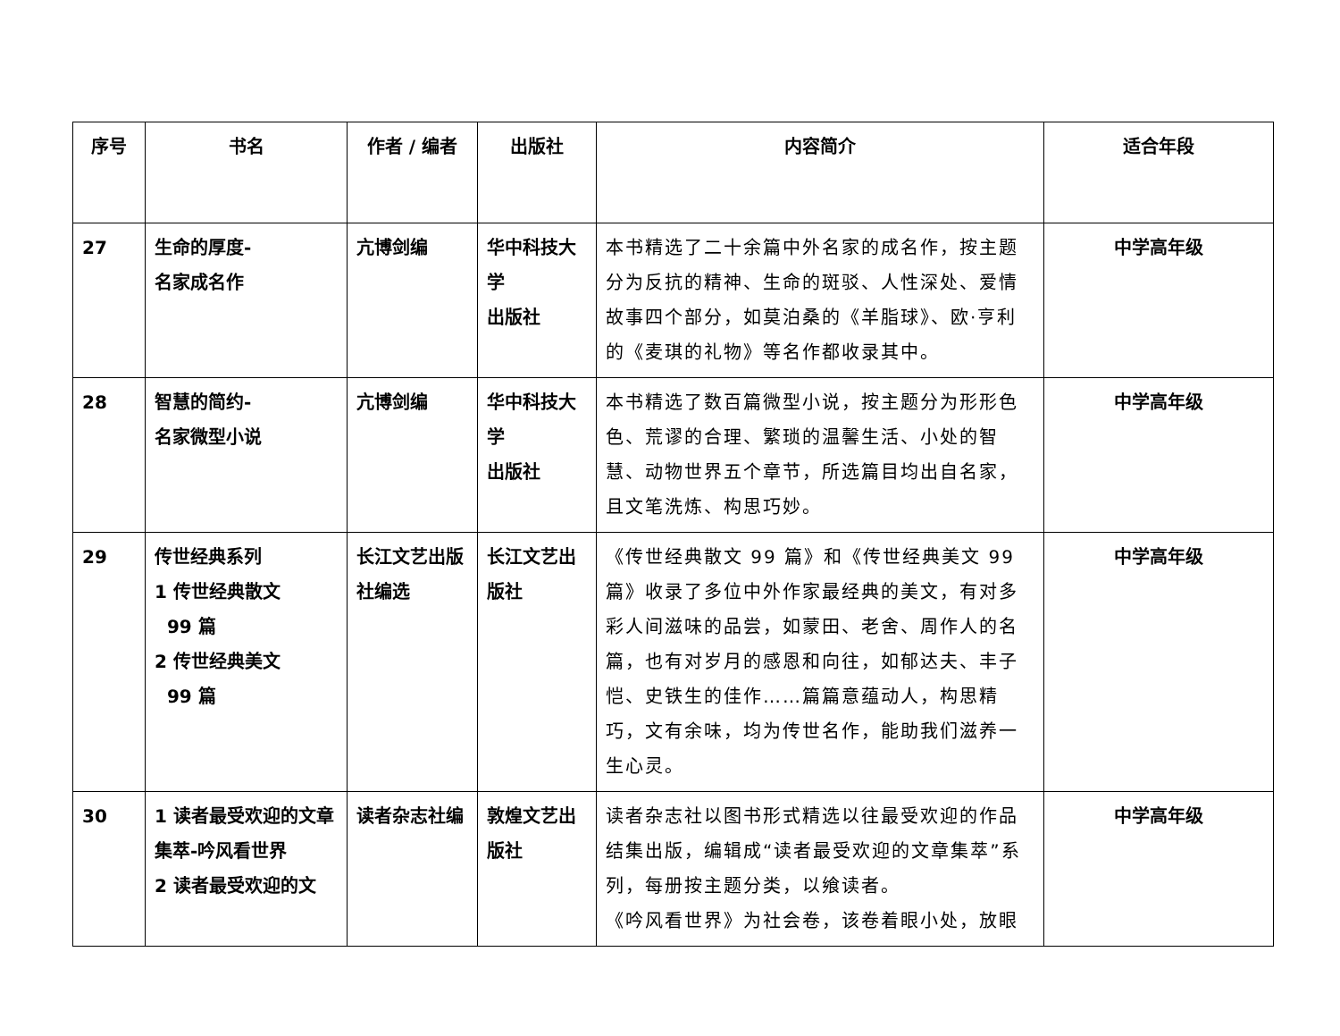| 序号 | 书名 | 作者 / 编者 | 出版社 | 内容简介 | 适合年段 |
| --- | --- | --- | --- | --- | --- |
| 27 | 生命的厚度- 名家成名作 | 亢博剑编 | 华中科技大学 出版社 | 本书精选了二十余篇中外名家的成名作，按主题分为反抗的精神、生命的斑驳、人性深处、爱情故事四个部分，如莫泊桑的《羊脂球》、欧·亨利的《麦琪的礼物》等名作都收录其中。 | 中学高年级 |
| 28 | 智慧的简约- 名家微型小说 | 亢博剑编 | 华中科技大学 出版社 | 本书精选了数百篇微型小说，按主题分为形形色色、荒谬的合理、繁琐的温馨生活、小处的智慧、动物世界五个章节，所选篇目均出自名家，且文笔洗炼、构思巧妙。 | 中学高年级 |
| 29 | 传世经典系列 1 传世经典散文 99 篇 2 传世经典美文 99 篇 | 长江文艺出版社编选 | 长江文艺出版社 | 《传世经典散文 99 篇》和《传世经典美文 99 篇》收录了多位中外作家最经典的美文，有对多彩人间滋味的品尝，如蒙田、老舍、周作人的名篇，也有对岁月的感恩和向往，如郁达夫、丰子恺、史铁生的佳作……篇篇意蕴动人，构思精巧，文有余味，均为传世名作，能助我们滋养一生心灵。 | 中学高年级 |
| 30 | 1 读者最受欢迎的文章集萃-吟风看世界 2 读者最受欢迎的文 | 读者杂志社编 | 敦煌文艺出版社 | 读者杂志社以图书形式精选以往最受欢迎的作品结集出版，编辑成“读者最受欢迎的文章集萃”系列，每册按主题分类，以飨读者。 《吟风看世界》为社会卷，该卷着眼小处，放眼 | 中学高年级 |